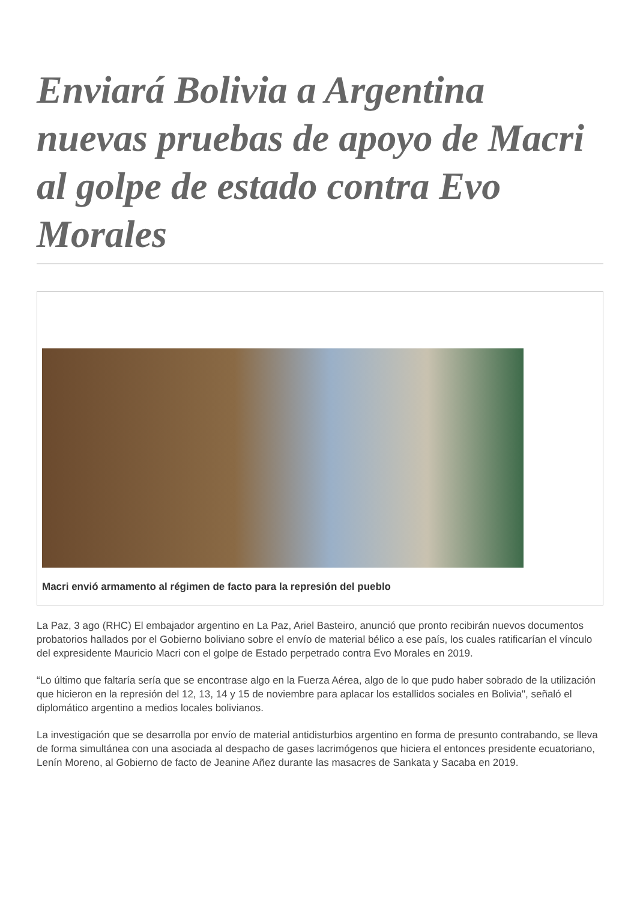Enviará Bolivia a Argentina nuevas pruebas de apoyo de Macri al golpe de estado contra Evo Morales
Macri envió armamento al régimen de facto para la represión del pueblo
La Paz, 3 ago (RHC) El embajador argentino en La Paz, Ariel Basteiro, anunció que pronto recibirán nuevos documentos probatorios hallados por el Gobierno boliviano sobre el envío de material bélico a ese país, los cuales ratificarían el vínculo del expresidente Mauricio Macri con el golpe de Estado perpetrado contra Evo Morales en 2019.
“Lo último que faltaría sería que se encontrase algo en la Fuerza Aérea, algo de lo que pudo haber sobrado de la utilización que hicieron en la represión del 12, 13, 14 y 15 de noviembre para aplacar los estallidos sociales en Bolivia", señaló el diplomático argentino a medios locales bolivianos.
La investigación que se desarrolla por envío de material antidisturbios argentino en forma de presunto contrabando, se lleva de forma simultánea con una asociada al despacho de gases lacrimógenos que hiciera el entonces presidente ecuatoriano, Lenín Moreno, al Gobierno de facto de Jeanine Añez durante las masacres de Sankata y Sacaba en 2019.